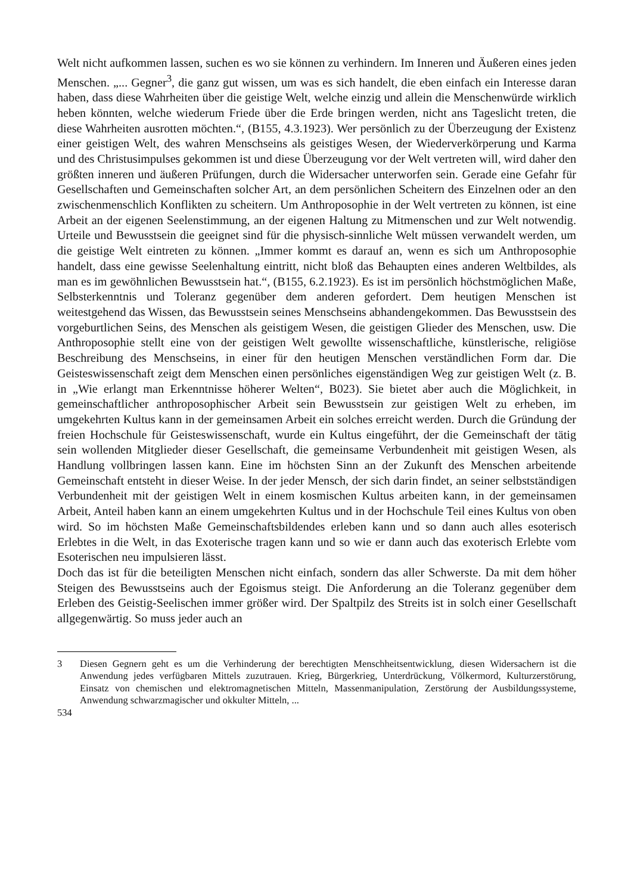Welt nicht aufkommen lassen, suchen es wo sie können zu verhindern. Im Inneren und Äußeren eines jeden Menschen. „... Gegner<sup>3</sup>, die ganz gut wissen, um was es sich handelt, die eben einfach ein Interesse daran haben, dass diese Wahrheiten über die geistige Welt, welche einzig und allein die Menschenwürde wirklich heben könnten, welche wiederum Friede über die Erde bringen werden, nicht ans Tageslicht treten, die diese Wahrheiten ausrotten möchten.“, (B155, 4.3.1923). Wer persönlich zu der Überzeugung der Existenz einer geistigen Welt, des wahren Menschseins als geistiges Wesen, der Wiederverkörperung und Karma und des Christusimpulses gekommen ist und diese Überzeugung vor der Welt vertreten will, wird daher den größten inneren und äußeren Prüfungen, durch die Widersacher unterworfen sein. Gerade eine Gefahr für Gesellschaften und Gemeinschaften solcher Art, an dem persönlichen Scheitern des Einzelnen oder an den zwischenmenschlich Konflikten zu scheitern. Um Anthroposophie in der Welt vertreten zu können, ist eine Arbeit an der eigenen Seelenstimmung, an der eigenen Haltung zu Mitmenschen und zur Welt notwendig. Urteile und Bewusstsein die geeignet sind für die physisch-sinnliche Welt müssen verwandelt werden, um die geistige Welt eintreten zu können. „Immer kommt es darauf an, wenn es sich um Anthroposophie handelt, dass eine gewisse Seelenhaltung eintritt, nicht bloß das Behaupten eines anderen Weltbildes, als man es im gewöhnlichen Bewusstsein hat.“, (B155, 6.2.1923). Es ist im persönlich höchstmöglichen Maße, Selbsterkenntnis und Toleranz gegenüber dem anderen gefordert. Dem heutigen Menschen ist weitestgehend das Wissen, das Bewusstsein seines Menschseins abhandengekommen. Das Bewusstsein des vorgeburtlichen Seins, des Menschen als geistigem Wesen, die geistigen Glieder des Menschen, usw. Die Anthroposophie stellt eine von der geistigen Welt gewollte wissenschaftliche, künstlerische, religiöse Beschreibung des Menschseins, in einer für den heutigen Menschen verständlichen Form dar. Die Geisteswissenschaft zeigt dem Menschen einen persönliches eigenständigen Weg zur geistigen Welt (z. B. in „Wie erlangt man Erkenntnisse höherer Welten“, B023). Sie bietet aber auch die Möglichkeit, in gemeinschaftlicher anthroposophischer Arbeit sein Bewusstsein zur geistigen Welt zu erheben, im umgekehrten Kultus kann in der gemeinsamen Arbeit ein solches erreicht werden. Durch die Gründung der freien Hochschule für Geisteswissenschaft, wurde ein Kultus eingeführt, der die Gemeinschaft der tätig sein wollenden Mitglieder dieser Gesellschaft, die gemeinsame Verbundenheit mit geistigen Wesen, als Handlung vollbringen lassen kann. Eine im höchsten Sinn an der Zukunft des Menschen arbeitende Gemeinschaft entsteht in dieser Weise. In der jeder Mensch, der sich darin findet, an seiner selbstständigen Verbundenheit mit der geistigen Welt in einem kosmischen Kultus arbeiten kann, in der gemeinsamen Arbeit, Anteil haben kann an einem umgekehrten Kultus und in der Hochschule Teil eines Kultus von oben wird. So im höchsten Maße Gemeinschaftsbildendes erleben kann und so dann auch alles esoterisch Erlebtes in die Welt, in das Exoterische tragen kann und so wie er dann auch das exoterisch Erlebte vom Esoterischen neu impulsieren lässt.
Doch das ist für die beteiligten Menschen nicht einfach, sondern das aller Schwerste. Da mit dem höher Steigen des Bewusstseins auch der Egoismus steigt. Die Anforderung an die Toleranz gegenüber dem Erleben des Geistig-Seelischen immer größer wird. Der Spaltpilz des Streits ist in solch einer Gesellschaft allgegenwärtig. So muss jeder auch an
3 Diesen Gegnern geht es um die Verhinderung der berechtigten Menschheitsentwicklung, diesen Widersachern ist die Anwendung jedes verfügbaren Mittels zuzutrauen. Krieg, Bürgerkrieg, Unterdrückung, Völkermord, Kulturzerstörung, Einsatz von chemischen und elektromagnetischen Mitteln, Massenmanipulation, Zerstörung der Ausbildungssysteme, Anwendung schwarzmagischer und okkulter Mitteln, ...
534